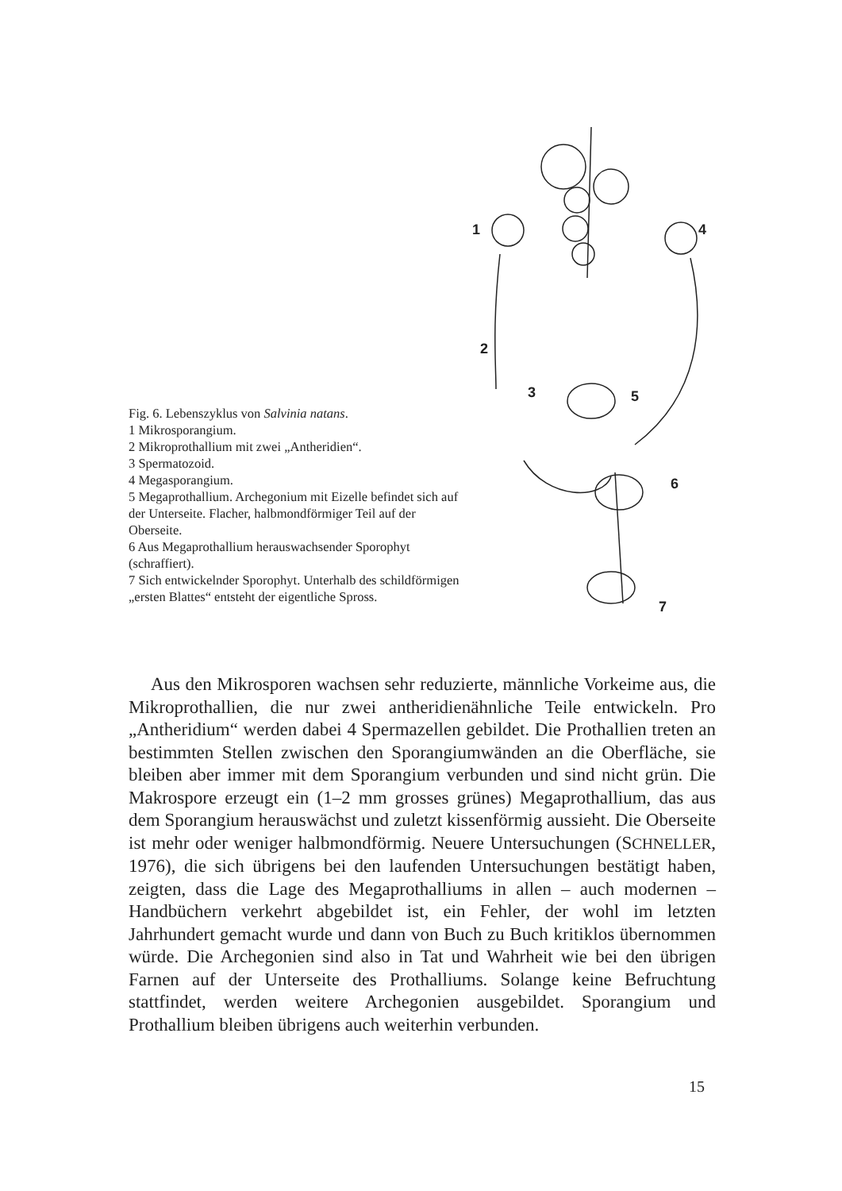1
4
2
3
5
6
7
Fig. 6. Lebenszyklus von Salvinia natans.
1 Mikrosporangium.
2 Mikroprothallium mit zwei „Antheridien“.
3 Spermatozoid.
4 Megasporangium.
5 Megaprothallium. Archegonium mit Eizelle befindet sich auf der Unterseite. Flacher, halbmondförmiger Teil auf der Oberseite.
6 Aus Megaprothallium herauswachsender Sporophyt (schraffiert).
7 Sich entwickelnder Sporophyt. Unterhalb des schildförmigen „ersten Blattes“ entsteht der eigentliche Spross.
Aus den Mikrosporen wachsen sehr reduzierte, männliche Vorkeime aus, die Mikroprothallien, die nur zwei antheridienähnliche Teile entwickeln. Pro „Antheridium“ werden dabei 4 Spermazellen gebildet. Die Prothallien treten an bestimmten Stellen zwischen den Sporangiumwänden an die Oberfläche, sie bleiben aber immer mit dem Sporangium verbunden und sind nicht grün. Die Makrospore erzeugt ein (1–2 mm grosses grünes) Megaprothallium, das aus dem Sporangium herauswächst und zuletzt kissenförmig aussieht. Die Oberseite ist mehr oder weniger halbmondförmig. Neuere Untersuchungen (SCHNELLER, 1976), die sich übrigens bei den laufenden Untersuchungen bestätigt haben, zeigten, dass die Lage des Megaprothalliums in allen – auch modernen – Handbüchern verkehrt abgebildet ist, ein Fehler, der wohl im letzten Jahrhundert gemacht wurde und dann von Buch zu Buch kritiklos übernommen würde. Die Archegonien sind also in Tat und Wahrheit wie bei den übrigen Farnen auf der Unterseite des Prothalliums. Solange keine Befruchtung stattfindet, werden weitere Archegonien ausgebildet. Sporangium und Prothallium bleiben übrigens auch weiterhin verbunden.
15